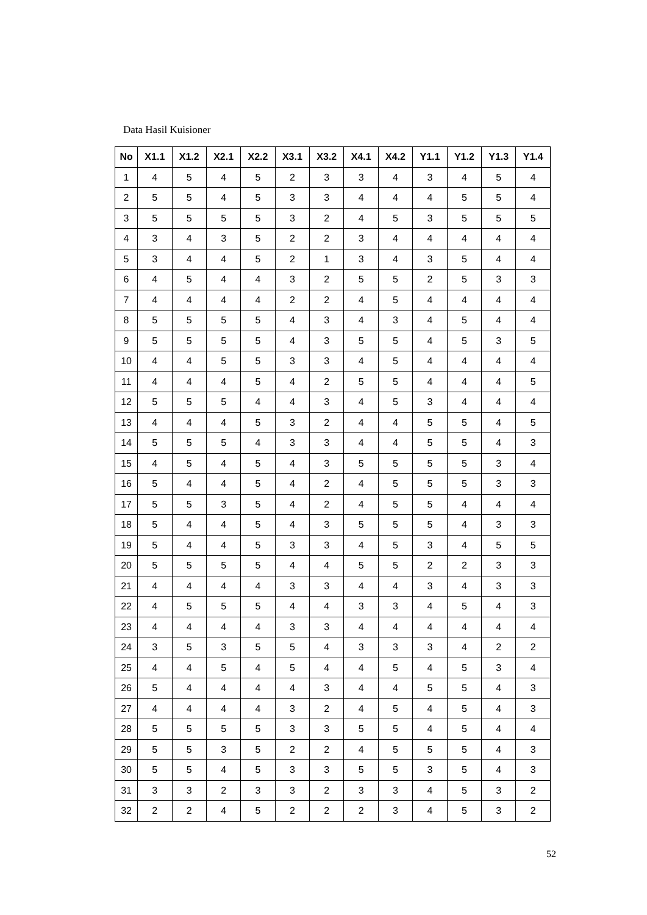Data Hasil Kuisioner
| No | X1.1 | X1.2 | X2.1 | X2.2 | X3.1 | X3.2 | X4.1 | X4.2 | Y1.1 | Y1.2 | Y1.3 | Y1.4 |
| --- | --- | --- | --- | --- | --- | --- | --- | --- | --- | --- | --- | --- |
| 1 | 4 | 5 | 4 | 5 | 2 | 3 | 3 | 4 | 3 | 4 | 5 | 4 |
| 2 | 5 | 5 | 4 | 5 | 3 | 3 | 4 | 4 | 4 | 5 | 5 | 4 |
| 3 | 5 | 5 | 5 | 5 | 3 | 2 | 4 | 5 | 3 | 5 | 5 | 5 |
| 4 | 3 | 4 | 3 | 5 | 2 | 2 | 3 | 4 | 4 | 4 | 4 | 4 |
| 5 | 3 | 4 | 4 | 5 | 2 | 1 | 3 | 4 | 3 | 5 | 4 | 4 |
| 6 | 4 | 5 | 4 | 4 | 3 | 2 | 5 | 5 | 2 | 5 | 3 | 3 |
| 7 | 4 | 4 | 4 | 4 | 2 | 2 | 4 | 5 | 4 | 4 | 4 | 4 |
| 8 | 5 | 5 | 5 | 5 | 4 | 3 | 4 | 3 | 4 | 5 | 4 | 4 |
| 9 | 5 | 5 | 5 | 5 | 4 | 3 | 5 | 5 | 4 | 5 | 3 | 5 |
| 10 | 4 | 4 | 5 | 5 | 3 | 3 | 4 | 5 | 4 | 4 | 4 | 4 |
| 11 | 4 | 4 | 4 | 5 | 4 | 2 | 5 | 5 | 4 | 4 | 4 | 5 |
| 12 | 5 | 5 | 5 | 4 | 4 | 3 | 4 | 5 | 3 | 4 | 4 | 4 |
| 13 | 4 | 4 | 4 | 5 | 3 | 2 | 4 | 4 | 5 | 5 | 4 | 5 |
| 14 | 5 | 5 | 5 | 4 | 3 | 3 | 4 | 4 | 5 | 5 | 4 | 3 |
| 15 | 4 | 5 | 4 | 5 | 4 | 3 | 5 | 5 | 5 | 5 | 3 | 4 |
| 16 | 5 | 4 | 4 | 5 | 4 | 2 | 4 | 5 | 5 | 5 | 3 | 3 |
| 17 | 5 | 5 | 3 | 5 | 4 | 2 | 4 | 5 | 5 | 4 | 4 | 4 |
| 18 | 5 | 4 | 4 | 5 | 4 | 3 | 5 | 5 | 5 | 4 | 3 | 3 |
| 19 | 5 | 4 | 4 | 5 | 3 | 3 | 4 | 5 | 3 | 4 | 5 | 5 |
| 20 | 5 | 5 | 5 | 5 | 4 | 4 | 5 | 5 | 2 | 2 | 3 | 3 |
| 21 | 4 | 4 | 4 | 4 | 3 | 3 | 4 | 4 | 3 | 4 | 3 | 3 |
| 22 | 4 | 5 | 5 | 5 | 4 | 4 | 3 | 3 | 4 | 5 | 4 | 3 |
| 23 | 4 | 4 | 4 | 4 | 3 | 3 | 4 | 4 | 4 | 4 | 4 | 4 |
| 24 | 3 | 5 | 3 | 5 | 5 | 4 | 3 | 3 | 3 | 4 | 2 | 2 |
| 25 | 4 | 4 | 5 | 4 | 5 | 4 | 4 | 5 | 4 | 5 | 3 | 4 |
| 26 | 5 | 4 | 4 | 4 | 4 | 3 | 4 | 4 | 5 | 5 | 4 | 3 |
| 27 | 4 | 4 | 4 | 4 | 3 | 2 | 4 | 5 | 4 | 5 | 4 | 3 |
| 28 | 5 | 5 | 5 | 5 | 3 | 3 | 5 | 5 | 4 | 5 | 4 | 4 |
| 29 | 5 | 5 | 3 | 5 | 2 | 2 | 4 | 5 | 5 | 5 | 4 | 3 |
| 30 | 5 | 5 | 4 | 5 | 3 | 3 | 5 | 5 | 3 | 5 | 4 | 3 |
| 31 | 3 | 3 | 2 | 3 | 3 | 2 | 3 | 3 | 4 | 5 | 3 | 2 |
| 32 | 2 | 2 | 4 | 5 | 2 | 2 | 2 | 3 | 4 | 5 | 3 | 2 |
52